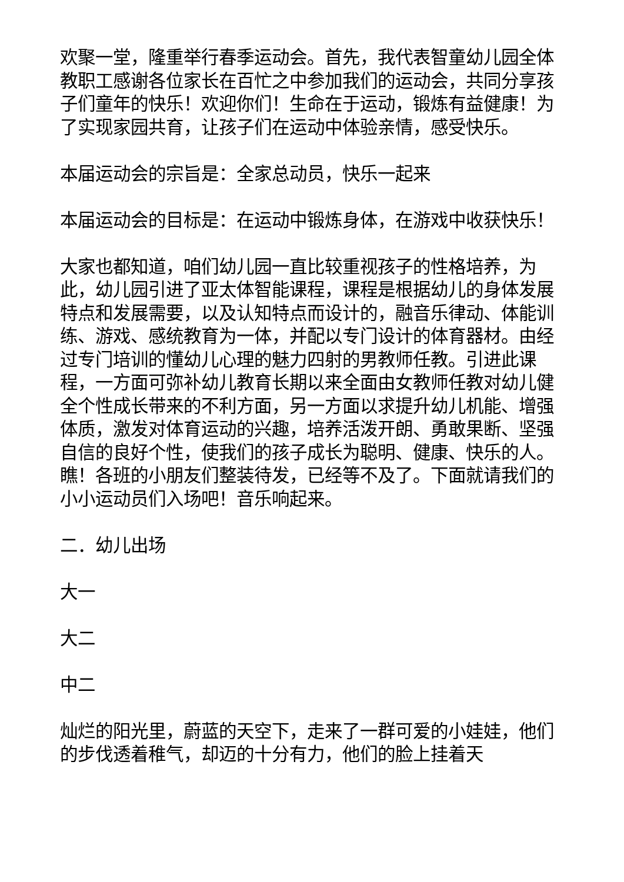欢聚一堂，隆重举行春季运动会。首先，我代表智童幼儿园全体教职工感谢各位家长在百忙之中参加我们的运动会，共同分享孩子们童年的快乐！欢迎你们！生命在于运动，锻炼有益健康！为了实现家园共育，让孩子们在运动中体验亲情，感受快乐。
本届运动会的宗旨是：全家总动员，快乐一起来
本届运动会的目标是：在运动中锻炼身体，在游戏中收获快乐！
大家也都知道，咱们幼儿园一直比较重视孩子的性格培养，为此，幼儿园引进了亚太体智能课程，课程是根据幼儿的身体发展特点和发展需要，以及认知特点而设计的，融音乐律动、体能训练、游戏、感统教育为一体，并配以专门设计的体育器材。由经过专门培训的懂幼儿心理的魅力四射的男教师任教。引进此课程，一方面可弥补幼儿教育长期以来全面由女教师任教对幼儿健全个性成长带来的不利方面，另一方面以求提升幼儿机能、增强体质，激发对体育运动的兴趣，培养活泼开朗、勇敢果断、坚强自信的良好个性，使我们的孩子成长为聪明、健康、快乐的人。瞧！各班的小朋友们整装待发，已经等不及了。下面就请我们的小小运动员们入场吧！音乐响起来。
二．幼儿出场
大一
大二
中二
灿烂的阳光里，蔚蓝的天空下，走来了一群可爱的小娃娃，他们的步伐透着稚气，却迈的十分有力，他们的脸上挂着天